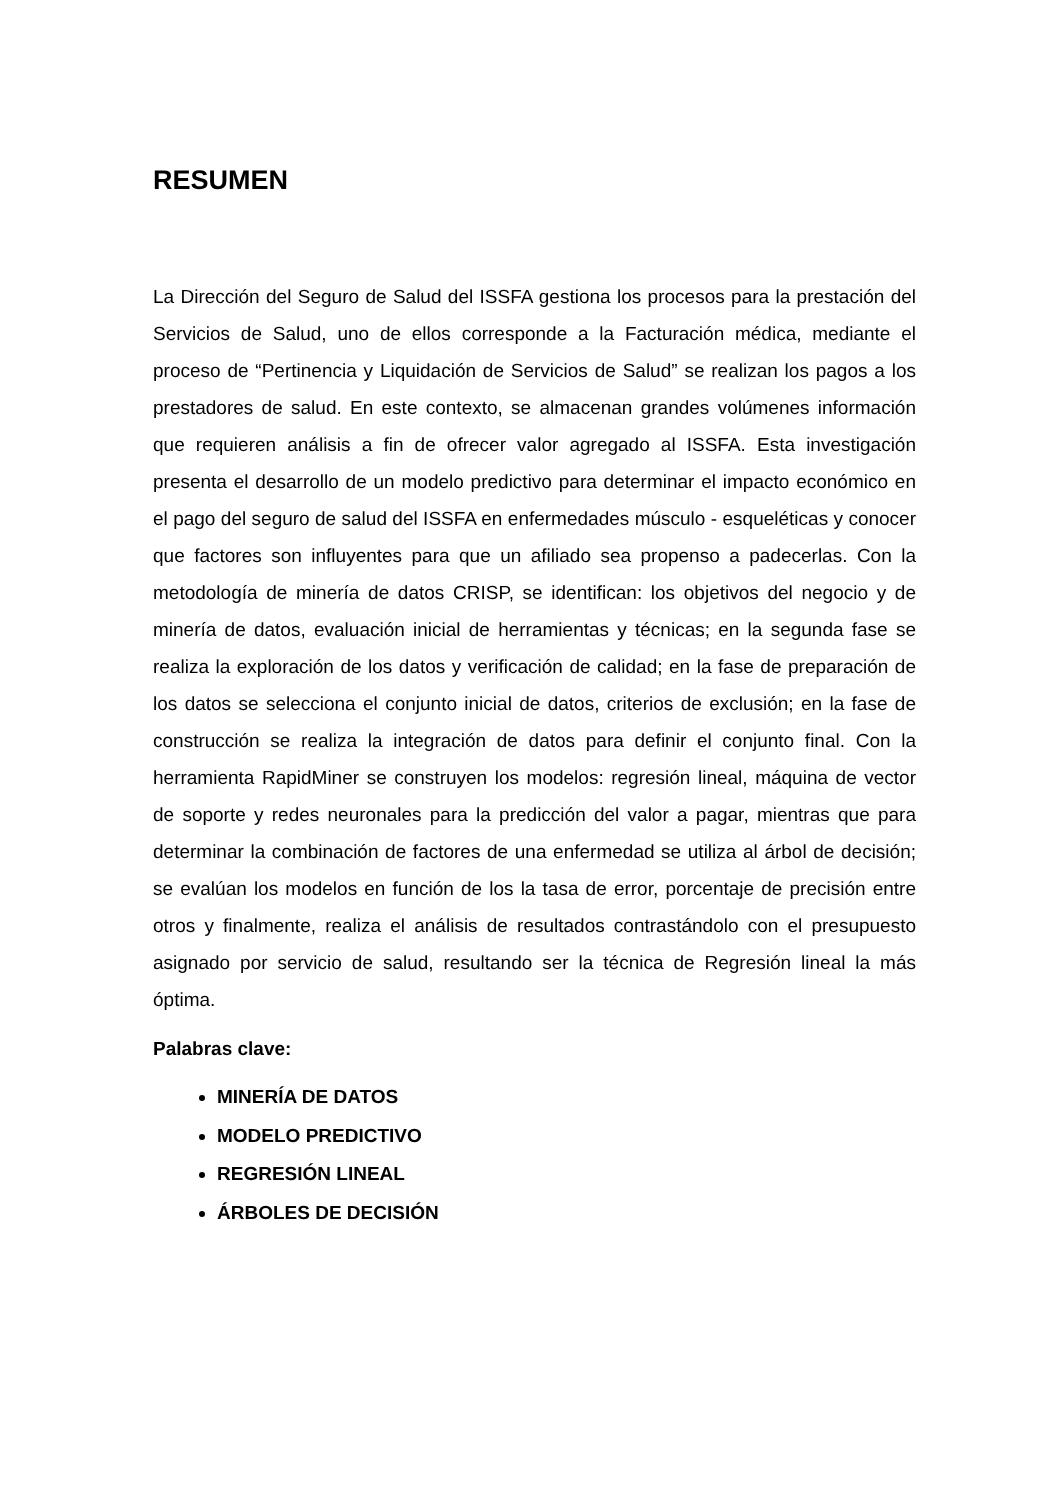RESUMEN
La Dirección del Seguro de Salud del ISSFA gestiona los procesos para la prestación del Servicios de Salud, uno de ellos corresponde a la Facturación médica, mediante el proceso de “Pertinencia y Liquidación de Servicios de Salud” se realizan los pagos a los prestadores de salud. En este contexto, se almacenan grandes volúmenes información que requieren análisis a fin de ofrecer valor agregado al ISSFA. Esta investigación presenta el desarrollo de un modelo predictivo para determinar el impacto económico en el pago del seguro de salud del ISSFA en enfermedades músculo - esqueléticas y conocer que factores son influyentes para que un afiliado sea propenso a padecerlas. Con la metodología de minería de datos CRISP, se identifican: los objetivos del negocio y de minería de datos, evaluación inicial de herramientas y técnicas; en la segunda fase se realiza la exploración de los datos y verificación de calidad; en la fase de preparación de los datos se selecciona el conjunto inicial de datos, criterios de exclusión; en la fase de construcción se realiza la integración de datos para definir el conjunto final. Con la herramienta RapidMiner se construyen los modelos: regresión lineal, máquina de vector de soporte y redes neuronales para la predicción del valor a pagar, mientras que para determinar la combinación de factores de una enfermedad se utiliza al árbol de decisión; se evalúan los modelos en función de los la tasa de error, porcentaje de precisión entre otros y finalmente, realiza el análisis de resultados contrastándolo con el presupuesto asignado por servicio de salud, resultando ser la técnica de Regresión lineal la más óptima.
Palabras clave:
MINERÍA DE DATOS
MODELO PREDICTIVO
REGRESIÓN LINEAL
ÁRBOLES DE DECISIÓN